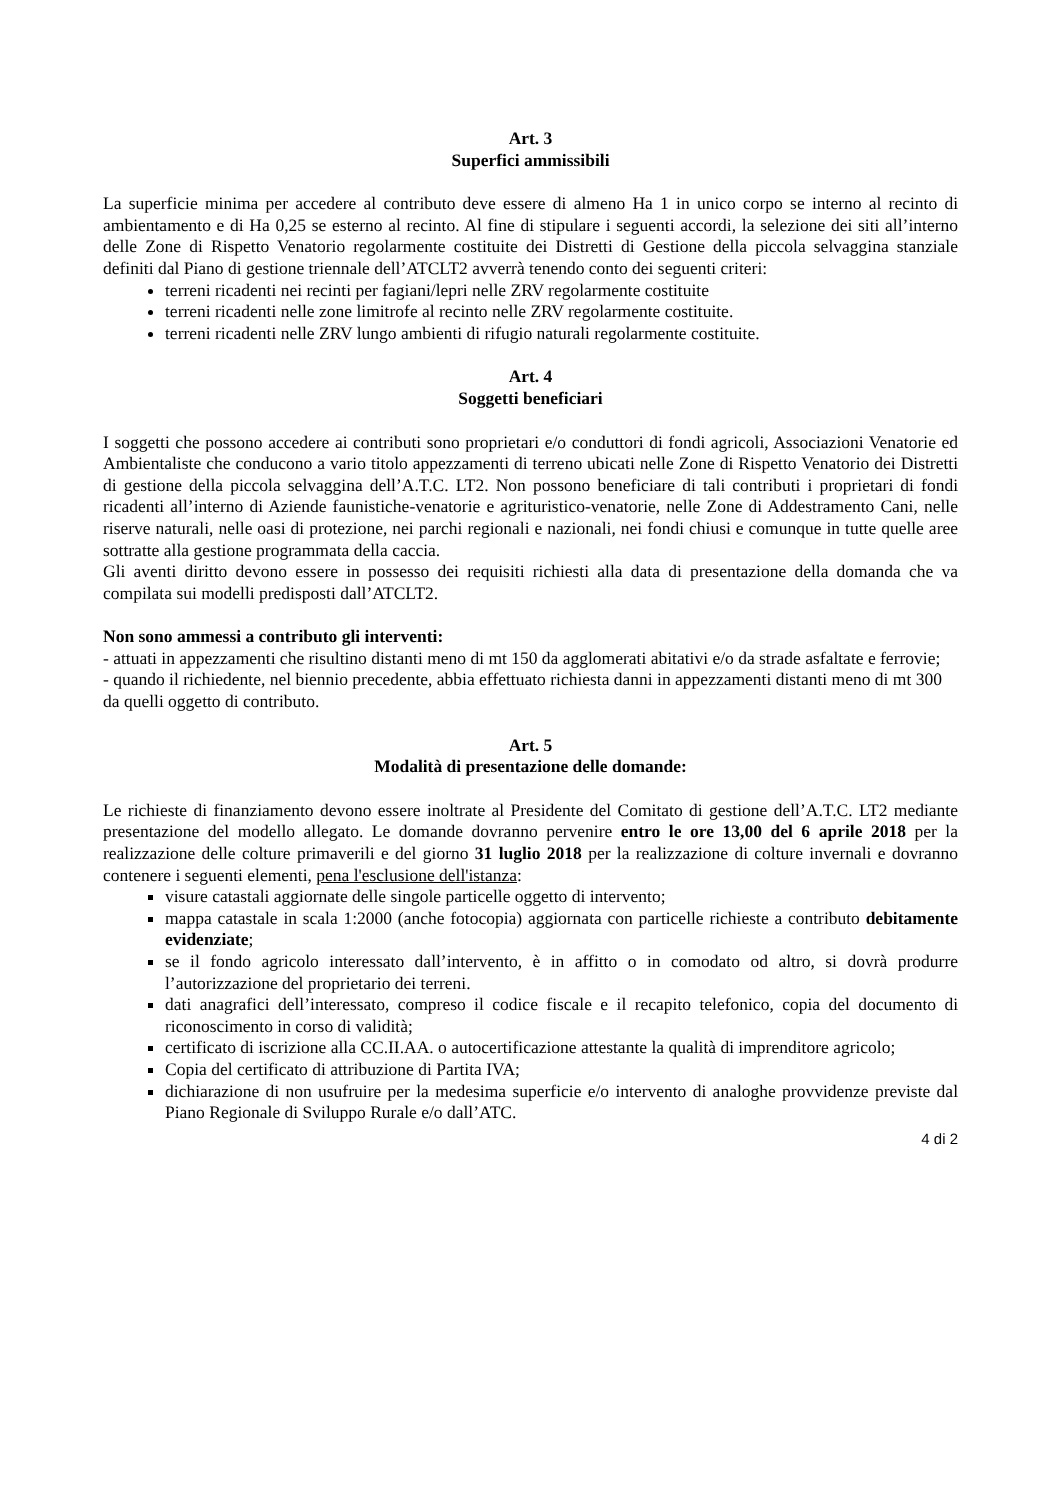Art. 3
Superfici ammissibili
La superficie minima per accedere al contributo deve essere di almeno Ha 1 in unico corpo se interno al recinto di ambientamento e di Ha 0,25 se esterno al recinto. Al fine di stipulare i seguenti accordi, la selezione dei siti all’interno delle Zone di Rispetto Venatorio regolarmente costituite dei Distretti di Gestione della piccola selvaggina stanziale definiti dal Piano di gestione triennale dell’ATCLT2 avverrà tenendo conto dei seguenti criteri:
terreni ricadenti nei recinti per fagiani/lepri nelle ZRV regolarmente costituite
terreni ricadenti nelle zone limitrofe al recinto nelle ZRV regolarmente costituite.
terreni ricadenti nelle ZRV lungo ambienti di rifugio naturali regolarmente costituite.
Art. 4
Soggetti beneficiari
I soggetti che possono accedere ai contributi sono proprietari e/o conduttori di fondi agricoli, Associazioni Venatorie ed Ambientaliste che conducono a vario titolo appezzamenti di terreno ubicati nelle Zone di Rispetto Venatorio dei Distretti di gestione della piccola selvaggina dell’A.T.C. LT2. Non possono beneficiare di tali contributi i proprietari di fondi ricadenti all’interno di Aziende faunistiche-venatorie e agrituristico-venatorie, nelle Zone di Addestramento Cani, nelle riserve naturali, nelle oasi di protezione, nei parchi regionali e nazionali, nei fondi chiusi e comunque in tutte quelle aree sottratte alla gestione programmata della caccia.
Gli aventi diritto devono essere in possesso dei requisiti richiesti alla data di presentazione della domanda che va compilata sui modelli predisposti dall’ATCLT2.
Non sono ammessi a contributo gli interventi:
- attuati in appezzamenti che risultino distanti meno di mt 150 da agglomerati abitativi e/o da strade asfaltate e ferrovie;
- quando il richiedente, nel biennio precedente, abbia effettuato richiesta danni in appezzamenti distanti meno di mt 300 da quelli oggetto di contributo.
Art. 5
Modalità di presentazione delle domande:
Le richieste di finanziamento devono essere inoltrate al Presidente del Comitato di gestione dell’A.T.C. LT2 mediante presentazione del modello allegato. Le domande dovranno pervenire entro le ore 13,00 del 6 aprile 2018 per la realizzazione delle colture primaverili e del giorno 31 luglio 2018 per la realizzazione di colture invernali e dovranno contenere i seguenti elementi, pena l'esclusione dell'istanza:
visure catastali aggiornate delle singole particelle oggetto di intervento;
mappa catastale in scala 1:2000 (anche fotocopia) aggiornata con particelle richieste a contributo debitamente evidenziate;
se il fondo agricolo interessato dall’intervento, è in affitto o in comodato od altro, si dovrà produrre l’autorizzazione del proprietario dei terreni.
dati anagrafici dell’interessato, compreso il codice fiscale e il recapito telefonico, copia del documento di riconoscimento in corso di validità;
certificato di iscrizione alla CC.II.AA. o autocertificazione attestante la qualità di imprenditore agricolo;
Copia del certificato di attribuzione di Partita IVA;
dichiarazione di non usufruire per la medesima superficie e/o intervento di analoghe provvidenze previste dal Piano Regionale di Sviluppo Rurale e/o dall’ATC.
4 di 2